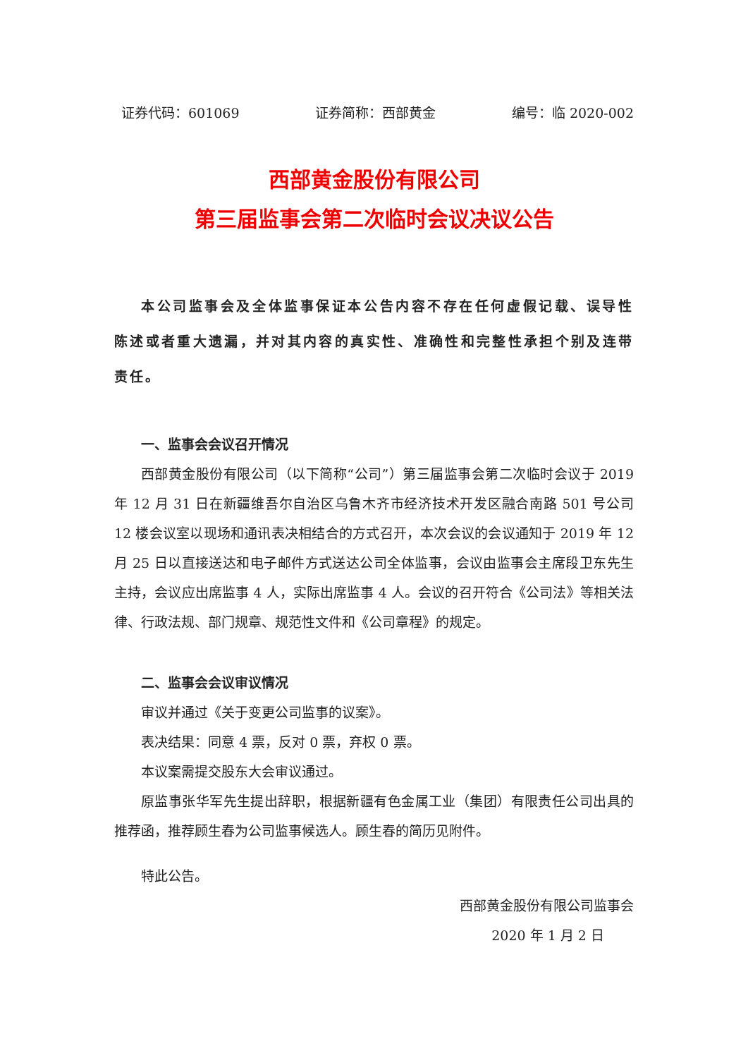证券代码：601069 证券简称：西部黄金 编号：临 2020-002
西部黄金股份有限公司
第三届监事会第二次临时会议决议公告
本公司监事会及全体监事保证本公告内容不存在任何虚假记载、误导性陈述或者重大遗漏，并对其内容的真实性、准确性和完整性承担个别及连带责任。
一、监事会会议召开情况
西部黄金股份有限公司（以下简称“公司”）第三届监事会第二次临时会议于 2019 年 12 月 31 日在新疆维吾尔自治区乌鲁木齐市经济技术开发区融合南路 501 号公司 12 楼会议室以现场和通讯表决相结合的方式召开，本次会议的会议通知于 2019 年 12 月 25 日以直接送达和电子邮件方式送达公司全体监事，会议由监事会主席段卫东先生主持，会议应出席监事 4 人，实际出席监事 4 人。会议的召开符合《公司法》等相关法律、行政法规、部门规章、规范性文件和《公司章程》的规定。
二、监事会会议审议情况
审议并通过《关于变更公司监事的议案》。
表决结果：同意 4 票，反对 0 票，弃权 0 票。
本议案需提交股东大会审议通过。
原监事张华军先生提出辞职，根据新疆有色金属工业（集团）有限责任公司出具的推荐函，推荐顾生春为公司监事候选人。顾生春的简历见附件。
特此公告。
西部黄金股份有限公司监事会
2020 年 1 月 2 日